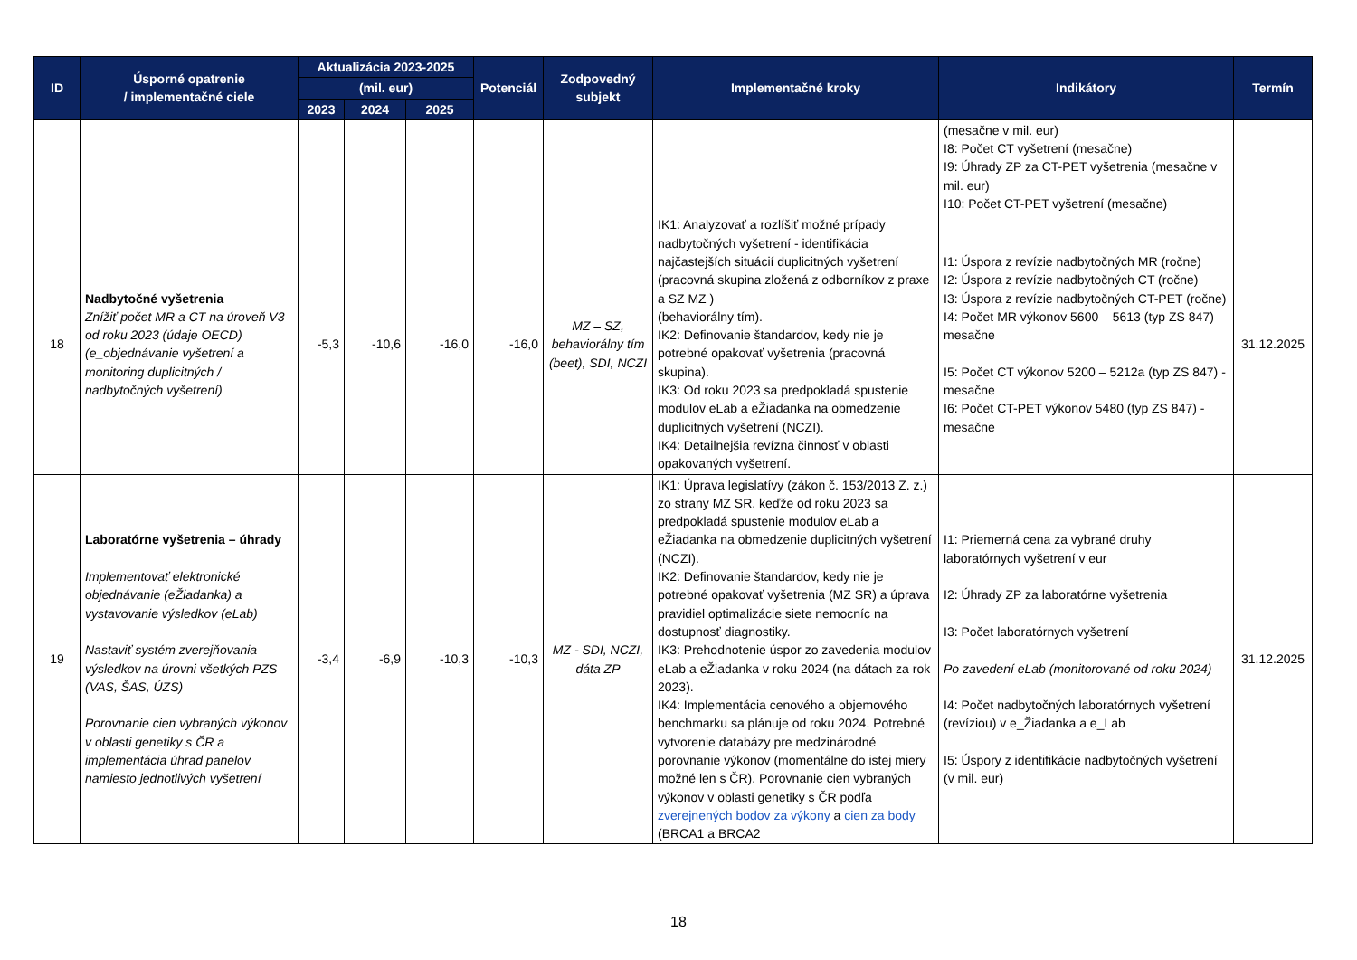| ID | Úsporné opatrenie / implementačné ciele | Aktualizácia 2023-2025 | | | Potenciál | Zodpovedný subjekt | Implementačné kroky | Indikátory | Termín |
| --- | --- | --- | --- | --- | --- | --- | --- | --- | --- |
| | | (mil. eur) | | | | | | | |
| | | 2023 | 2024 | 2025 | | | | | |
| | | | | | | | | (mesačne v mil. eur) I8: Počet CT vyšetrení (mesačne) I9: Úhrady ZP za CT-PET vyšetrenia (mesačne v mil. eur) I10: Počet CT-PET vyšetrení (mesačne) | |
| 18 | Nadbytočné vyšetrenia Znížiť počet MR a CT na úroveň V3 od roku 2023 (údaje OECD) (e_objednávanie vyšetrení a monitoring duplicitných / nadbytočných vyšetrení) | -5,3 | -10,6 | -16,0 | -16,0 | MZ – SZ, behaviorálny tím (beet), SDI, NCZI | IK1: Analyzovať a rozlíšiť možné prípady nadbytočných vyšetrení - identifikácia najčastejších situácií duplicitných vyšetrení (pracovná skupina zložená z odborníkov z praxe a SZ MZ ) (behaviorálny tím). IK2: Definovanie štandardov, kedy nie je potrebné opakovať vyšetrenia (pracovná skupina). IK3: Od roku 2023 sa predpokladá spustenie modulov eLab a eŽiadanka na obmedzenie duplicitných vyšetrení (NCZI). IK4: Detailnejšia revízna činnosť v oblasti opakovaných vyšetrení. | I1: Úspora z revízie nadbytočných MR (ročne) I2: Úspora z revízie nadbytočných CT (ročne) I3: Úspora z revízie nadbytočných CT-PET (ročne) I4: Počet MR výkonov 5600 – 5613 (typ ZS 847) – mesačne I5: Počet CT výkonov 5200 – 5212a (typ ZS 847) - mesačne I6: Počet CT-PET výkonov 5480 (typ ZS 847) - mesačne | 31.12.2025 |
| 19 | Laboratórne vyšetrenia – úhrady Implementovať elektronické objednávanie (eŽiadanka) a vystavovanie výsledkov (eLab) Nastaviť systém zverejňovania výsledkov na úrovni všetkých PZS (VAS, ŠAS, ÚZS) Porovnanie cien vybraných výkonov v oblasti genetiky s ČR a implementácia úhrad panelov namiesto jednotlivých vyšetrení | -3,4 | -6,9 | -10,3 | -10,3 | MZ - SDI, NCZI, dáta ZP | IK1: Úprava legislatívy (zákon č. 153/2013 Z. z.) zo strany MZ SR, keďže od roku 2023 sa predpokladá spustenie modulov eLab a eŽiadanka na obmedzenie duplicitných vyšetrení (NCZI). IK2: Definovanie štandardov, kedy nie je potrebné opakovať vyšetrenia (MZ SR) a úprava pravidiel optimalizácie siete nemocníc na dostupnosť diagnostiky. IK3: Prehodnotenie úspor zo zavedenia modulov eLab a eŽiadanka v roku 2024 (na dátach za rok 2023). IK4: Implementácia cenového a objemového benchmarku sa plánuje od roku 2024. Potrebné vytvorenie databázy pre medzinárodné porovnanie výkonov (momentálne do istej miery možné len s ČR). Porovnanie cien vybraných výkonov v oblasti genetiky s ČR podľa zverejnených bodov za výkony a cien za body (BRCA1 a BRCA2 | I1: Priemerná cena za vybrané druhy laboratórnych vyšetrení v eur I2: Úhrady ZP za laboratórne vyšetrenia I3: Počet laboratórnych vyšetrení Po zavedení eLab (monitorované od roku 2024) I4: Počet nadbytočných laboratórnych vyšetrení (revíziou) v e_Žiadanka a e_Lab I5: Úspory z identifikácie nadbytočných vyšetrení (v mil. eur) | 31.12.2025 |
18